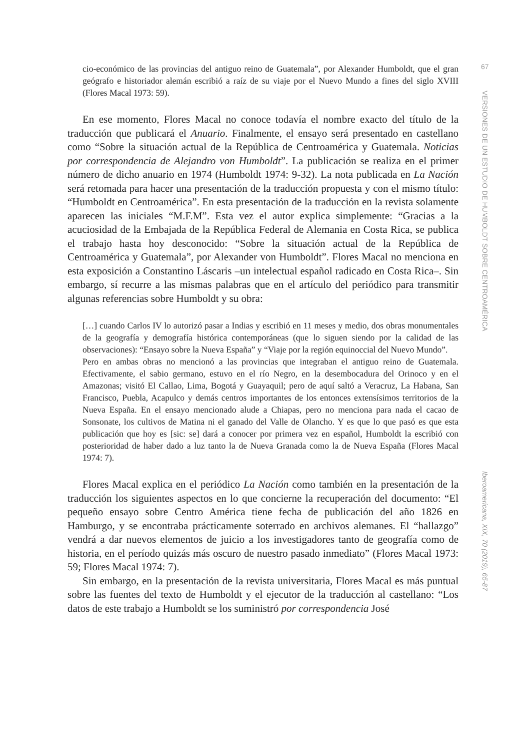cio-económico de las provincias del antiguo reino de Guatemala”, por Alexander Humboldt, que el gran geógrafo e historiador alemán escribió a raíz de su viaje por el Nuevo Mundo a fines del siglo XVIII (Flores Macal 1973: 59).
En ese momento, Flores Macal no conoce todavía el nombre exacto del título de la traducción que publicará el Anuario. Finalmente, el ensayo será presentado en castellano como “Sobre la situación actual de la República de Centroamérica y Guatemala. Noticias por correspondencia de Alejandro von Humboldt”. La publicación se realiza en el primer número de dicho anuario en 1974 (Humboldt 1974: 9-32). La nota publicada en La Nación será retomada para hacer una presentación de la traducción propuesta y con el mismo título: “Humboldt en Centroamérica”. En esta presentación de la traducción en la revista solamente aparecen las iniciales “M.F.M”. Esta vez el autor explica simplemente: “Gracias a la acuciosidad de la Embajada de la República Federal de Alemania en Costa Rica, se publica el trabajo hasta hoy desconocido: “Sobre la situación actual de la República de Centroamérica y Guatemala”, por Alexander von Humboldt”. Flores Macal no menciona en esta exposición a Constantino Láscaris –un intelectual español radicado en Costa Rica–. Sin embargo, sí recurre a las mismas palabras que en el artículo del periódico para transmitir algunas referencias sobre Humboldt y su obra:
[…] cuando Carlos IV lo autorizó pasar a Indias y escribió en 11 meses y medio, dos obras monumentales de la geografía y demografía histórica contemporáneas (que lo siguen siendo por la calidad de las observaciones): “Ensayo sobre la Nueva España” y “Viaje por la región equinoccial del Nuevo Mundo”.
Pero en ambas obras no mencionó a las provincias que integraban el antiguo reino de Guatemala. Efectivamente, el sabio germano, estuvo en el río Negro, en la desembocadura del Orinoco y en el Amazonas; visitó El Callao, Lima, Bogotá y Guayaquil; pero de aquí saltó a Veracruz, La Habana, San Francisco, Puebla, Acapulco y demás centros importantes de los entonces extensísimos territorios de la Nueva España. En el ensayo mencionado alude a Chiapas, pero no menciona para nada el cacao de Sonsonate, los cultivos de Matina ni el ganado del Valle de Olancho. Y es que lo que pasó es que esta publicación que hoy es [sic: se] dará a conocer por primera vez en español, Humboldt la escribió con posterioridad de haber dado a luz tanto la de Nueva Granada como la de Nueva España (Flores Macal 1974: 7).
Flores Macal explica en el periódico La Nación como también en la presentación de la traducción los siguientes aspectos en lo que concierne la recuperación del documento: “El pequeño ensayo sobre Centro América tiene fecha de publicación del año 1826 en Hamburgo, y se encontraba prácticamente soterrado en archivos alemanes. El “hallazgo” vendrá a dar nuevos elementos de juicio a los investigadores tanto de geografía como de historia, en el período quizás más oscuro de nuestro pasado inmediato” (Flores Macal 1973: 59; Flores Macal 1974: 7).
Sin embargo, en la presentación de la revista universitaria, Flores Macal es más puntual sobre las fuentes del texto de Humboldt y el ejecutor de la traducción al castellano: “Los datos de este trabajo a Humboldt se los suministró por correspondencia José
67
VERSIONES DE UN ESTUDIO DE HUMBOLDT SOBRE CENTROAMÉRICA
Iberoamericana, XIX, 70 (2019), 65-87